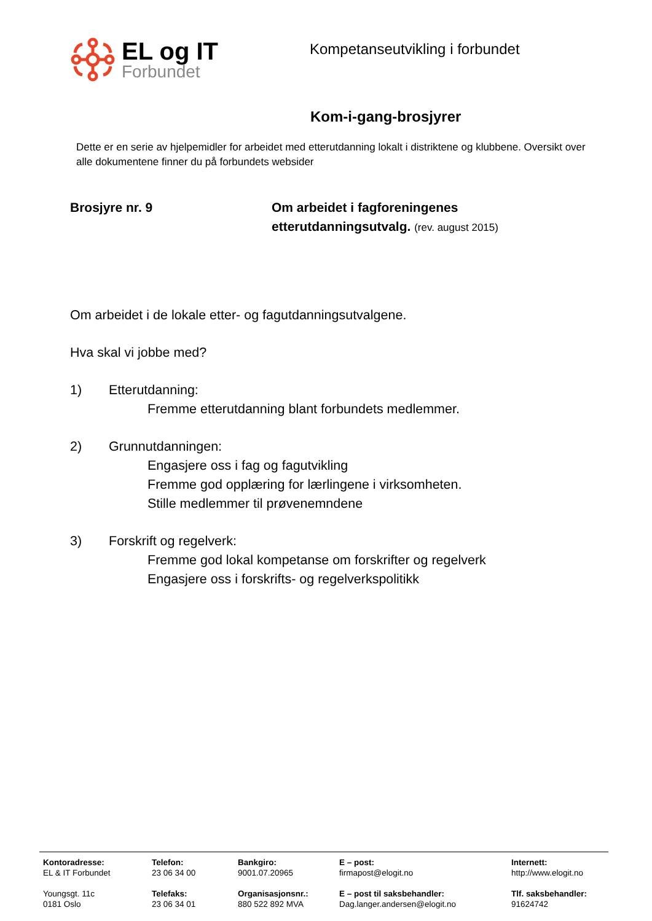EL og IT
Forbundet
Kompetanseutvikling i forbundet
Kom-i-gang-brosjyrer
Dette er en serie av hjelpemidler for arbeidet med etterutdanning lokalt i distriktene og klubbene. Oversikt over alle dokumentene finner du på forbundets websider
Brosjyre nr. 9 Om arbeidet i fagforeningenes
etterutdanningsutvalg. (rev. august 2015)
Om arbeidet i de lokale etter- og fagutdanningsutvalgene.
Hva skal vi jobbe med?
1) Etterutdanning:
Fremme etterutdanning blant forbundets medlemmer.
2) Grunnutdanningen:
Engasjere oss i fag og fagutvikling
Fremme god opplæring for lærlingene i virksomheten.
Stille medlemmer til prøvenemndene
3) Forskrift og regelverk:
Fremme god lokal kompetanse om forskrifter og regelverk
Engasjere oss i forskrifts- og regelverkspolitikk
Kontoradresse:
EL & IT Forbundet
Telefon:
23 06 34 00
Bankgiro:
9001.07.20965
E – post:
firmapost@elogit.no
Internett:
http://www.elogit.no
Youngsgt. 11c
0181 Oslo
Telefaks:
23 06 34 01
Organisasjonsnr.:
880 522 892 MVA
E – post til saksbehandler:
Dag.langer.andersen@elogit.no
Tlf. saksbehandler:
91624742